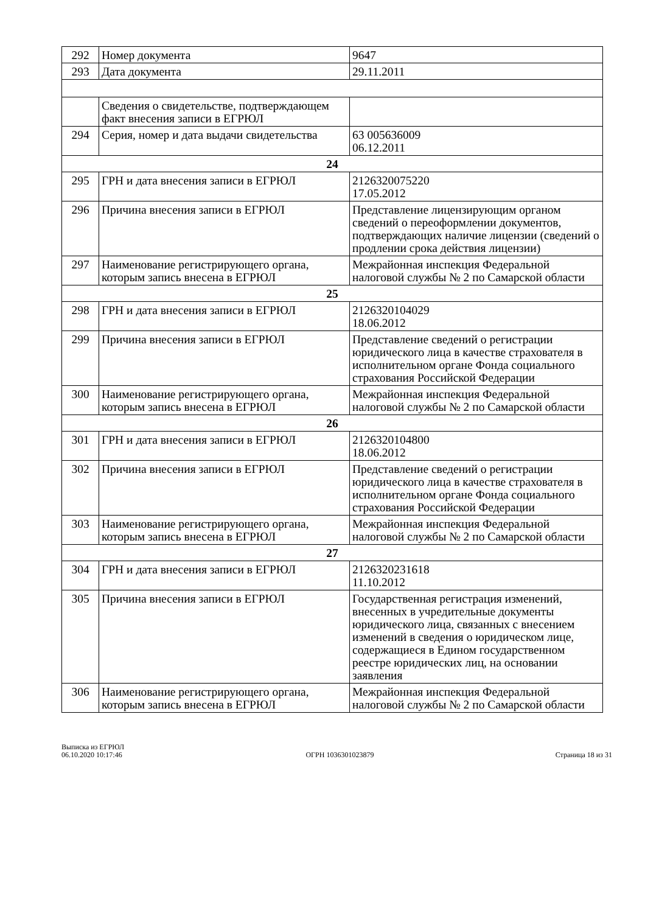| 292 | Номер документа | 9647 |
| 293 | Дата документа | 29.11.2011 |
| | Сведения о свидетельстве, подтверждающем факт внесения записи в ЕГРЮЛ | |
| 294 | Серия, номер и дата выдачи свидетельства | 63 005636009 06.12.2011 |
| 24 | | |
| 295 | ГРН и дата внесения записи в ЕГРЮЛ | 2126320075220 17.05.2012 |
| 296 | Причина внесения записи в ЕГРЮЛ | Представление лицензирующим органом сведений о переоформлении документов, подтверждающих наличие лицензии (сведений о продлении срока действия лицензии) |
| 297 | Наименование регистрирующего органа, которым запись внесена в ЕГРЮЛ | Межрайонная инспекция Федеральной налоговой службы № 2 по Самарской области |
| 25 | | |
| 298 | ГРН и дата внесения записи в ЕГРЮЛ | 2126320104029 18.06.2012 |
| 299 | Причина внесения записи в ЕГРЮЛ | Представление сведений о регистрации юридического лица в качестве страхователя в исполнительном органе Фонда социального страхования Российской Федерации |
| 300 | Наименование регистрирующего органа, которым запись внесена в ЕГРЮЛ | Межрайонная инспекция Федеральной налоговой службы № 2 по Самарской области |
| 26 | | |
| 301 | ГРН и дата внесения записи в ЕГРЮЛ | 2126320104800 18.06.2012 |
| 302 | Причина внесения записи в ЕГРЮЛ | Представление сведений о регистрации юридического лица в качестве страхователя в исполнительном органе Фонда социального страхования Российской Федерации |
| 303 | Наименование регистрирующего органа, которым запись внесена в ЕГРЮЛ | Межрайонная инспекция Федеральной налоговой службы № 2 по Самарской области |
| 27 | | |
| 304 | ГРН и дата внесения записи в ЕГРЮЛ | 2126320231618 11.10.2012 |
| 305 | Причина внесения записи в ЕГРЮЛ | Государственная регистрация изменений, внесенных в учредительные документы юридического лица, связанных с внесением изменений в сведения о юридическом лице, содержащиеся в Едином государственном реестре юридических лиц, на основании заявления |
| 306 | Наименование регистрирующего органа, которым запись внесена в ЕГРЮЛ | Межрайонная инспекция Федеральной налоговой службы № 2 по Самарской области |
Выписка из ЕГРЮЛ
06.10.2020 10:17:46
ОГРН 1036301023879
Страница 18 из 31